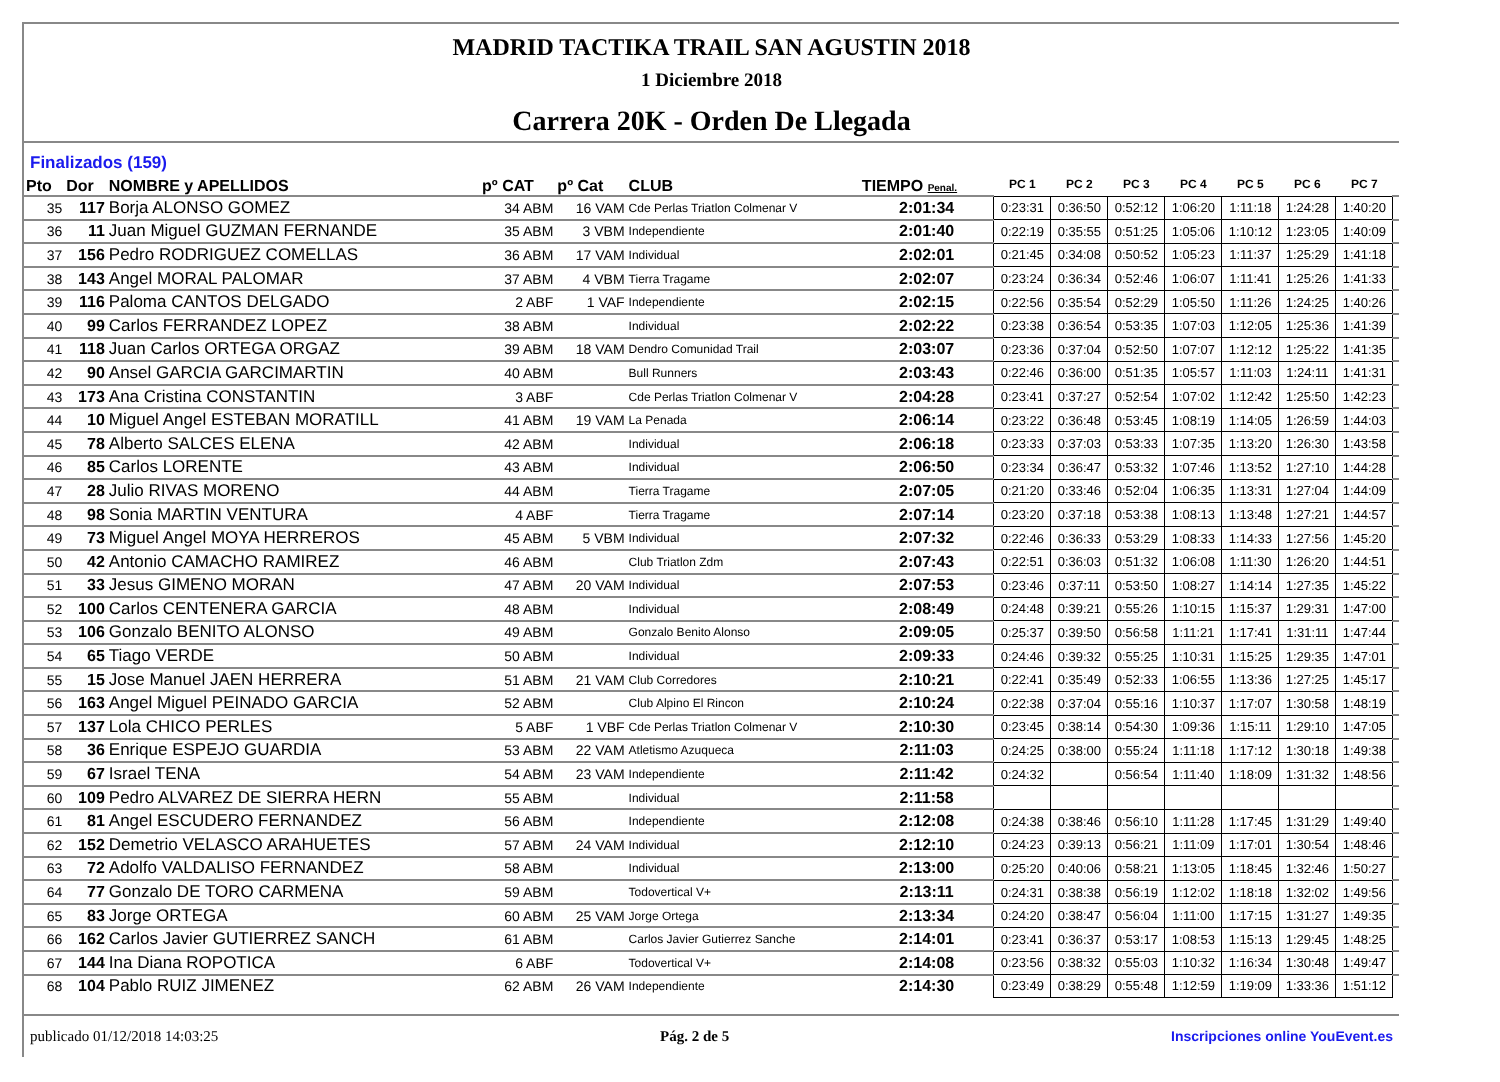MADRID TACTIKA TRAIL SAN AGUSTIN 2018
1 Diciembre 2018
Carrera 20K - Orden De Llegada
Finalizados (159)
| Pto | Dor | NOMBRE y APELLIDOS | pº CAT | pº Cat | CLUB | TIEMPO Penal. | PC 1 | PC 2 | PC 3 | PC 4 | PC 5 | PC 6 | PC 7 | |
| --- | --- | --- | --- | --- | --- | --- | --- | --- | --- | --- | --- | --- | --- | --- |
| 35 | 117 | Borja ALONSO GOMEZ | 34 ABM | 16 VAM | Cde Perlas Triatlon Colmenar V | 2:01:34 | 0:23:31 | 0:36:50 | 0:52:12 | 1:06:20 | 1:11:18 | 1:24:28 | 1:40:20 | |
| 36 | 11 | Juan Miguel GUZMAN FERNANDE | 35 ABM | 3 VBM | Independiente | 2:01:40 | 0:22:19 | 0:35:55 | 0:51:25 | 1:05:06 | 1:10:12 | 1:23:05 | 1:40:09 | |
| 37 | 156 | Pedro RODRIGUEZ COMELLAS | 36 ABM | 17 VAM | Individual | 2:02:01 | 0:21:45 | 0:34:08 | 0:50:52 | 1:05:23 | 1:11:37 | 1:25:29 | 1:41:18 | |
| 38 | 143 | Angel MORAL PALOMAR | 37 ABM | 4 VBM | Tierra Tragame | 2:02:07 | 0:23:24 | 0:36:34 | 0:52:46 | 1:06:07 | 1:11:41 | 1:25:26 | 1:41:33 | |
| 39 | 116 | Paloma CANTOS DELGADO | 2 ABF | 1 VAF | Independiente | 2:02:15 | 0:22:56 | 0:35:54 | 0:52:29 | 1:05:50 | 1:11:26 | 1:24:25 | 1:40:26 | |
| 40 | 99 | Carlos FERRANDEZ LOPEZ | 38 ABM | | Individual | 2:02:22 | 0:23:38 | 0:36:54 | 0:53:35 | 1:07:03 | 1:12:05 | 1:25:36 | 1:41:39 | |
| 41 | 118 | Juan Carlos ORTEGA ORGAZ | 39 ABM | 18 VAM | Dendro Comunidad Trail | 2:03:07 | 0:23:36 | 0:37:04 | 0:52:50 | 1:07:07 | 1:12:12 | 1:25:22 | 1:41:35 | |
| 42 | 90 | Ansel GARCIA GARCIMARTIN | 40 ABM | | Bull Runners | 2:03:43 | 0:22:46 | 0:36:00 | 0:51:35 | 1:05:57 | 1:11:03 | 1:24:11 | 1:41:31 | |
| 43 | 173 | Ana Cristina CONSTANTIN | 3 ABF | | Cde Perlas Triatlon Colmenar V | 2:04:28 | 0:23:41 | 0:37:27 | 0:52:54 | 1:07:02 | 1:12:42 | 1:25:50 | 1:42:23 | |
| 44 | 10 | Miguel Angel ESTEBAN MORATILL | 41 ABM | 19 VAM | La Penada | 2:06:14 | 0:23:22 | 0:36:48 | 0:53:45 | 1:08:19 | 1:14:05 | 1:26:59 | 1:44:03 | |
| 45 | 78 | Alberto SALCES ELENA | 42 ABM | | Individual | 2:06:18 | 0:23:33 | 0:37:03 | 0:53:33 | 1:07:35 | 1:13:20 | 1:26:30 | 1:43:58 | |
| 46 | 85 | Carlos LORENTE | 43 ABM | | Individual | 2:06:50 | 0:23:34 | 0:36:47 | 0:53:32 | 1:07:46 | 1:13:52 | 1:27:10 | 1:44:28 | |
| 47 | 28 | Julio RIVAS MORENO | 44 ABM | | Tierra Tragame | 2:07:05 | 0:21:20 | 0:33:46 | 0:52:04 | 1:06:35 | 1:13:31 | 1:27:04 | 1:44:09 | |
| 48 | 98 | Sonia MARTIN VENTURA | 4 ABF | | Tierra Tragame | 2:07:14 | 0:23:20 | 0:37:18 | 0:53:38 | 1:08:13 | 1:13:48 | 1:27:21 | 1:44:57 | |
| 49 | 73 | Miguel Angel MOYA HERREROS | 45 ABM | 5 VBM | Individual | 2:07:32 | 0:22:46 | 0:36:33 | 0:53:29 | 1:08:33 | 1:14:33 | 1:27:56 | 1:45:20 | |
| 50 | 42 | Antonio CAMACHO RAMIREZ | 46 ABM | | Club Triatlon Zdm | 2:07:43 | 0:22:51 | 0:36:03 | 0:51:32 | 1:06:08 | 1:11:30 | 1:26:20 | 1:44:51 | |
| 51 | 33 | Jesus GIMENO MORAN | 47 ABM | 20 VAM | Individual | 2:07:53 | 0:23:46 | 0:37:11 | 0:53:50 | 1:08:27 | 1:14:14 | 1:27:35 | 1:45:22 | |
| 52 | 100 | Carlos CENTENERA GARCIA | 48 ABM | | Individual | 2:08:49 | 0:24:48 | 0:39:21 | 0:55:26 | 1:10:15 | 1:15:37 | 1:29:31 | 1:47:00 | |
| 53 | 106 | Gonzalo BENITO ALONSO | 49 ABM | | Gonzalo Benito Alonso | 2:09:05 | 0:25:37 | 0:39:50 | 0:56:58 | 1:11:21 | 1:17:41 | 1:31:11 | 1:47:44 | |
| 54 | 65 | Tiago VERDE | 50 ABM | | Individual | 2:09:33 | 0:24:46 | 0:39:32 | 0:55:25 | 1:10:31 | 1:15:25 | 1:29:35 | 1:47:01 | |
| 55 | 15 | Jose Manuel JAEN HERRERA | 51 ABM | 21 VAM | Club Corredores | 2:10:21 | 0:22:41 | 0:35:49 | 0:52:33 | 1:06:55 | 1:13:36 | 1:27:25 | 1:45:17 | |
| 56 | 163 | Angel Miguel PEINADO GARCIA | 52 ABM | | Club Alpino El Rincon | 2:10:24 | 0:22:38 | 0:37:04 | 0:55:16 | 1:10:37 | 1:17:07 | 1:30:58 | 1:48:19 | |
| 57 | 137 | Lola CHICO PERLES | 5 ABF | 1 VBF | Cde Perlas Triatlon Colmenar V | 2:10:30 | 0:23:45 | 0:38:14 | 0:54:30 | 1:09:36 | 1:15:11 | 1:29:10 | 1:47:05 | |
| 58 | 36 | Enrique ESPEJO GUARDIA | 53 ABM | 22 VAM | Atletismo Azuqueca | 2:11:03 | 0:24:25 | 0:38:00 | 0:55:24 | 1:11:18 | 1:17:12 | 1:30:18 | 1:49:38 | |
| 59 | 67 | Israel TENA | 54 ABM | 23 VAM | Independiente | 2:11:42 | 0:24:32 | | 0:56:54 | 1:11:40 | 1:18:09 | 1:31:32 | 1:48:56 | |
| 60 | 109 | Pedro ALVAREZ DE SIERRA HERN | 55 ABM | | Individual | 2:11:58 | | | | | | | | |
| 61 | 81 | Angel ESCUDERO FERNANDEZ | 56 ABM | | Independiente | 2:12:08 | 0:24:38 | 0:38:46 | 0:56:10 | 1:11:28 | 1:17:45 | 1:31:29 | 1:49:40 | |
| 62 | 152 | Demetrio VELASCO ARAHUETES | 57 ABM | 24 VAM | Individual | 2:12:10 | 0:24:23 | 0:39:13 | 0:56:21 | 1:11:09 | 1:17:01 | 1:30:54 | 1:48:46 | |
| 63 | 72 | Adolfo VALDALISO FERNANDEZ | 58 ABM | | Individual | 2:13:00 | 0:25:20 | 0:40:06 | 0:58:21 | 1:13:05 | 1:18:45 | 1:32:46 | 1:50:27 | |
| 64 | 77 | Gonzalo DE TORO CARMENA | 59 ABM | | Todovertical V+ | 2:13:11 | 0:24:31 | 0:38:38 | 0:56:19 | 1:12:02 | 1:18:18 | 1:32:02 | 1:49:56 | |
| 65 | 83 | Jorge ORTEGA | 60 ABM | 25 VAM | Jorge Ortega | 2:13:34 | 0:24:20 | 0:38:47 | 0:56:04 | 1:11:00 | 1:17:15 | 1:31:27 | 1:49:35 | |
| 66 | 162 | Carlos Javier GUTIERREZ SANCH | 61 ABM | | Carlos Javier Gutierrez Sanche | 2:14:01 | 0:23:41 | 0:36:37 | 0:53:17 | 1:08:53 | 1:15:13 | 1:29:45 | 1:48:25 | |
| 67 | 144 | Ina Diana ROPOTICA | 6 ABF | | Todovertical V+ | 2:14:08 | 0:23:56 | 0:38:32 | 0:55:03 | 1:10:32 | 1:16:34 | 1:30:48 | 1:49:47 | |
| 68 | 104 | Pablo RUIZ JIMENEZ | 62 ABM | 26 VAM | Independiente | 2:14:30 | 0:23:49 | 0:38:29 | 0:55:48 | 1:12:59 | 1:19:09 | 1:33:36 | 1:51:12 | |
publicado 01/12/2018 14:03:25 Pág. 2 de 5 Inscripciones online YouEvent.es